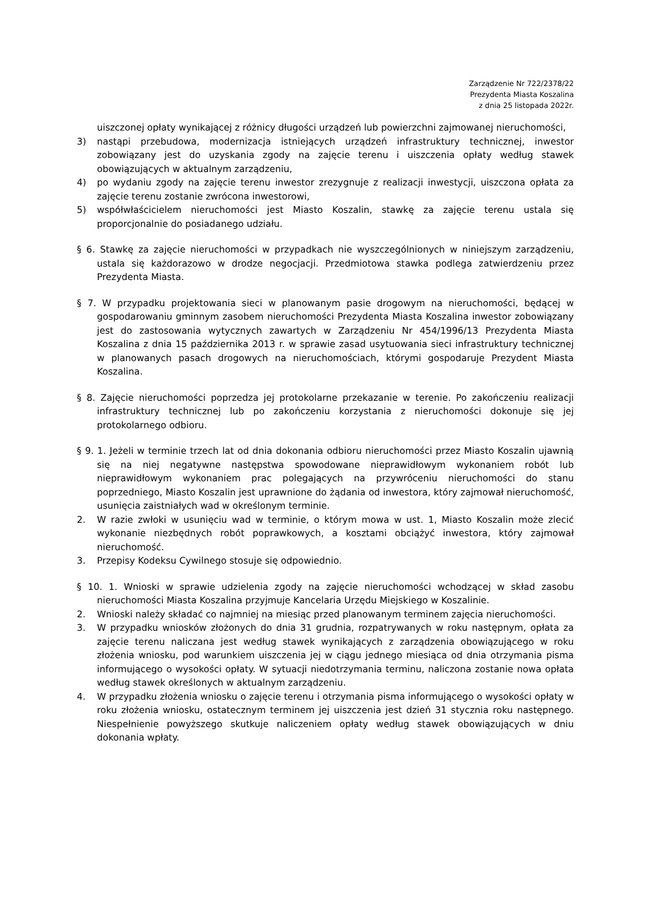Zarządzenie Nr 722/2378/22
Prezydenta Miasta Koszalina
z dnia 25 listopada 2022r.
uiszczonej opłaty wynikającej z różnicy długości urządzeń lub powierzchni zajmowanej nieruchomości,
3) nastąpi przebudowa, modernizacja istniejących urządzeń infrastruktury technicznej, inwestor zobowiązany jest do uzyskania zgody na zajęcie terenu i uiszczenia opłaty według stawek obowiązujących w aktualnym zarządzeniu,
4) po wydaniu zgody na zajęcie terenu inwestor zrezygnuje z realizacji inwestycji, uiszczona opłata za zajęcie terenu zostanie zwrócona inwestorowi,
5) współwłaścicielem nieruchomości jest Miasto Koszalin, stawkę za zajęcie terenu ustala się proporcjonalnie do posiadanego udziału.
§ 6. Stawkę za zajęcie nieruchomości w przypadkach nie wyszczególnionych w niniejszym zarządzeniu, ustala się każdorazowo w drodze negocjacji. Przedmiotowa stawka podlega zatwierdzeniu przez Prezydenta Miasta.
§ 7. W przypadku projektowania sieci w planowanym pasie drogowym na nieruchomości, będącej w gospodarowaniu gminnym zasobem nieruchomości Prezydenta Miasta Koszalina inwestor zobowiązany jest do zastosowania wytycznych zawartych w Zarządzeniu Nr 454/1996/13 Prezydenta Miasta Koszalina z dnia 15 października 2013 r. w sprawie zasad usytuowania sieci infrastruktury technicznej w planowanych pasach drogowych na nieruchomościach, którymi gospodaruje Prezydent Miasta Koszalina.
§ 8. Zajęcie nieruchomości poprzedza jej protokolarne przekazanie w terenie. Po zakończeniu realizacji infrastruktury technicznej lub po zakończeniu korzystania z nieruchomości dokonuje się jej protokolarnego odbioru.
§ 9. 1. Jeżeli w terminie trzech lat od dnia dokonania odbioru nieruchomości przez Miasto Koszalin ujawnią się na niej negatywne następstwa spowodowane nieprawidłowym wykonaniem robót lub nieprawidłowym wykonaniem prac polegających na przywróceniu nieruchomości do stanu poprzedniego, Miasto Koszalin jest uprawnione do żądania od inwestora, który zajmował nieruchomość, usunięcia zaistniałych wad w określonym terminie.
2. W razie zwłoki w usunięciu wad w terminie, o którym mowa w ust. 1, Miasto Koszalin może zlecić wykonanie niezbędnych robót poprawkowych, a kosztami obciążyć inwestora, który zajmował nieruchomość.
3. Przepisy Kodeksu Cywilnego stosuje się odpowiednio.
§ 10. 1. Wnioski w sprawie udzielenia zgody na zajęcie nieruchomości wchodzącej w skład zasobu nieruchomości Miasta Koszalina przyjmuje Kancelaria Urzędu Miejskiego w Koszalinie.
2. Wnioski należy składać co najmniej na miesiąc przed planowanym terminem zajęcia nieruchomości.
3. W przypadku wniosków złożonych do dnia 31 grudnia, rozpatrywanych w roku następnym, opłata za zajęcie terenu naliczana jest według stawek wynikających z zarządzenia obowiązującego w roku złożenia wniosku, pod warunkiem uiszczenia jej w ciągu jednego miesiąca od dnia otrzymania pisma informującego o wysokości opłaty. W sytuacji niedotrzymania terminu, naliczona zostanie nowa opłata według stawek określonych w aktualnym zarządzeniu.
4. W przypadku złożenia wniosku o zajęcie terenu i otrzymania pisma informującego o wysokości opłaty w roku złożenia wniosku, ostatecznym terminem jej uiszczenia jest dzień 31 stycznia roku następnego. Niespełnienie powyższego skutkuje naliczeniem opłaty według stawek obowiązujących w dniu dokonania wpłaty.